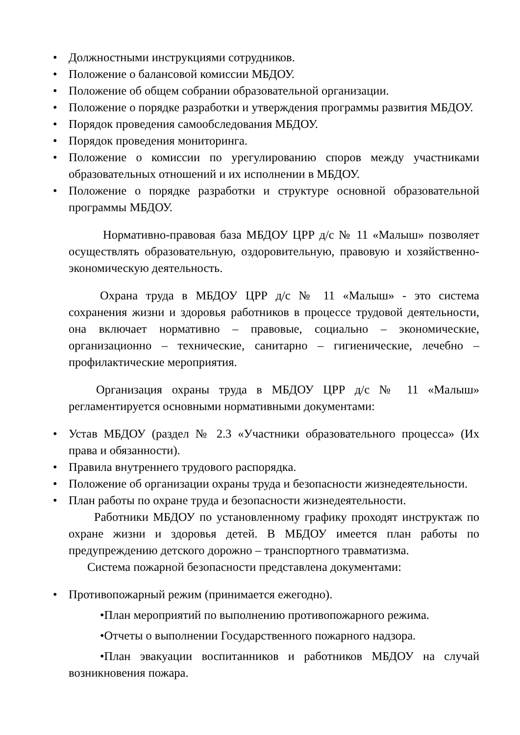• Должностными инструкциями сотрудников.
• Положение о балансовой комиссии МБДОУ.
• Положение об общем собрании образовательной организации.
• Положение о порядке разработки и утверждения программы развития МБДОУ.
• Порядок проведения самообследования МБДОУ.
• Порядок проведения мониторинга.
• Положение о комиссии по урегулированию споров между участниками образовательных отношений и их исполнении в МБДОУ.
• Положение о порядке разработки и структуре основной образовательной программы МБДОУ.
Нормативно-правовая база МБДОУ ЦРР д/с № 11 «Малыш» позволяет осуществлять образовательную, оздоровительную, правовую и хозяйственно-экономическую деятельность.
Охрана труда в МБДОУ ЦРР д/с № 11 «Малыш» - это система сохранения жизни и здоровья работников в процессе трудовой деятельности, она включает нормативно – правовые, социально – экономические, организационно – технические, санитарно – гигиенические, лечебно – профилактические мероприятия.
Организация охраны труда в МБДОУ ЦРР д/с № 11 «Малыш» регламентируется основными нормативными документами:
• Устав МБДОУ (раздел № 2.3 «Участники образовательного процесса» (Их права и обязанности).
• Правила внутреннего трудового распорядка.
• Положение об организации охраны труда и безопасности жизнедеятельности.
• План работы по охране труда и безопасности жизнедеятельности.
Работники МБДОУ по установленному графику проходят инструктаж по охране жизни и здоровья детей. В МБДОУ имеется план работы по предупреждению детского дорожно – транспортного травматизма.
Система пожарной безопасности представлена документами:
• Противопожарный режим (принимается ежегодно).
•План мероприятий по выполнению противопожарного режима.
•Отчеты о выполнении Государственного пожарного надзора.
•План эвакуации воспитанников и работников МБДОУ на случай возникновения пожара.